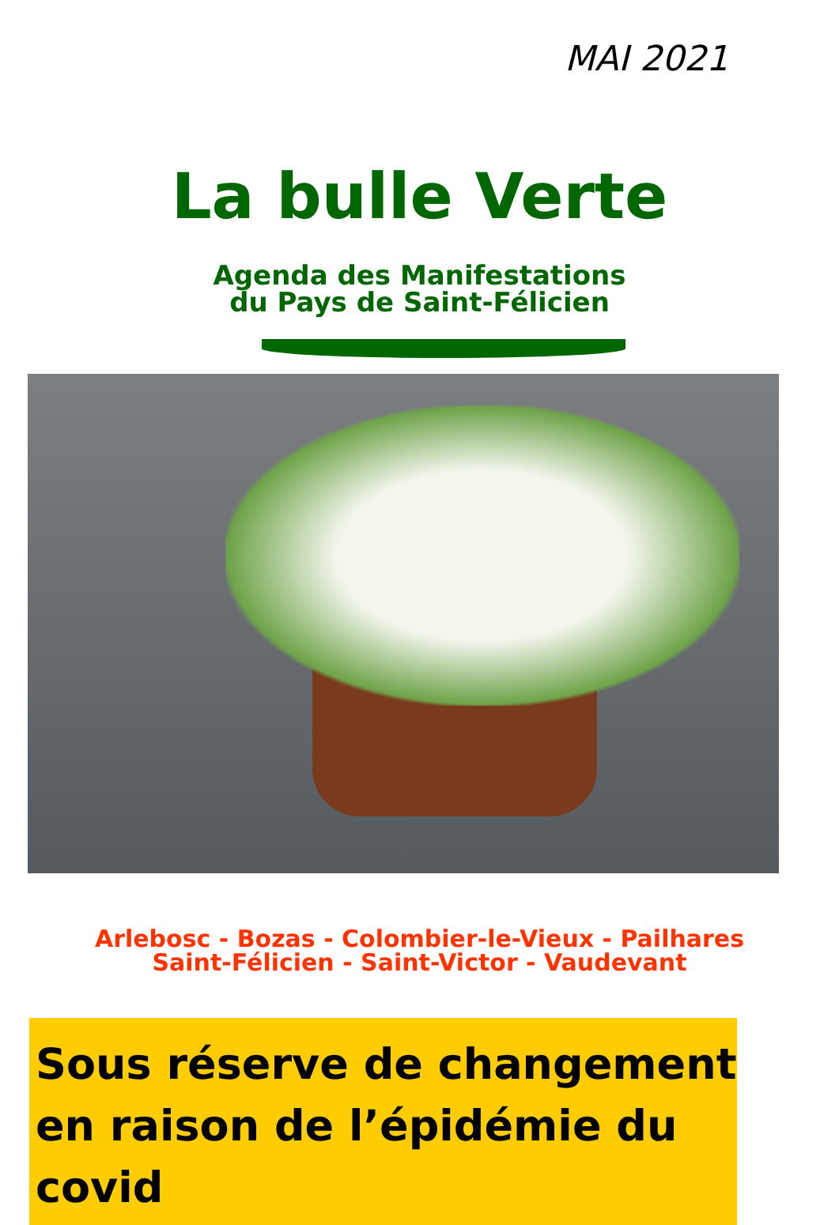MAI 2021
La bulle Verte
Agenda des Manifestations
du Pays de Saint-Félicien
Arlebosc - Bozas - Colombier-le-Vieux - Pailhares
Saint-Félicien - Saint-Victor - Vaudevant
Sous réserve de changement en raison de l’épidémie du covid